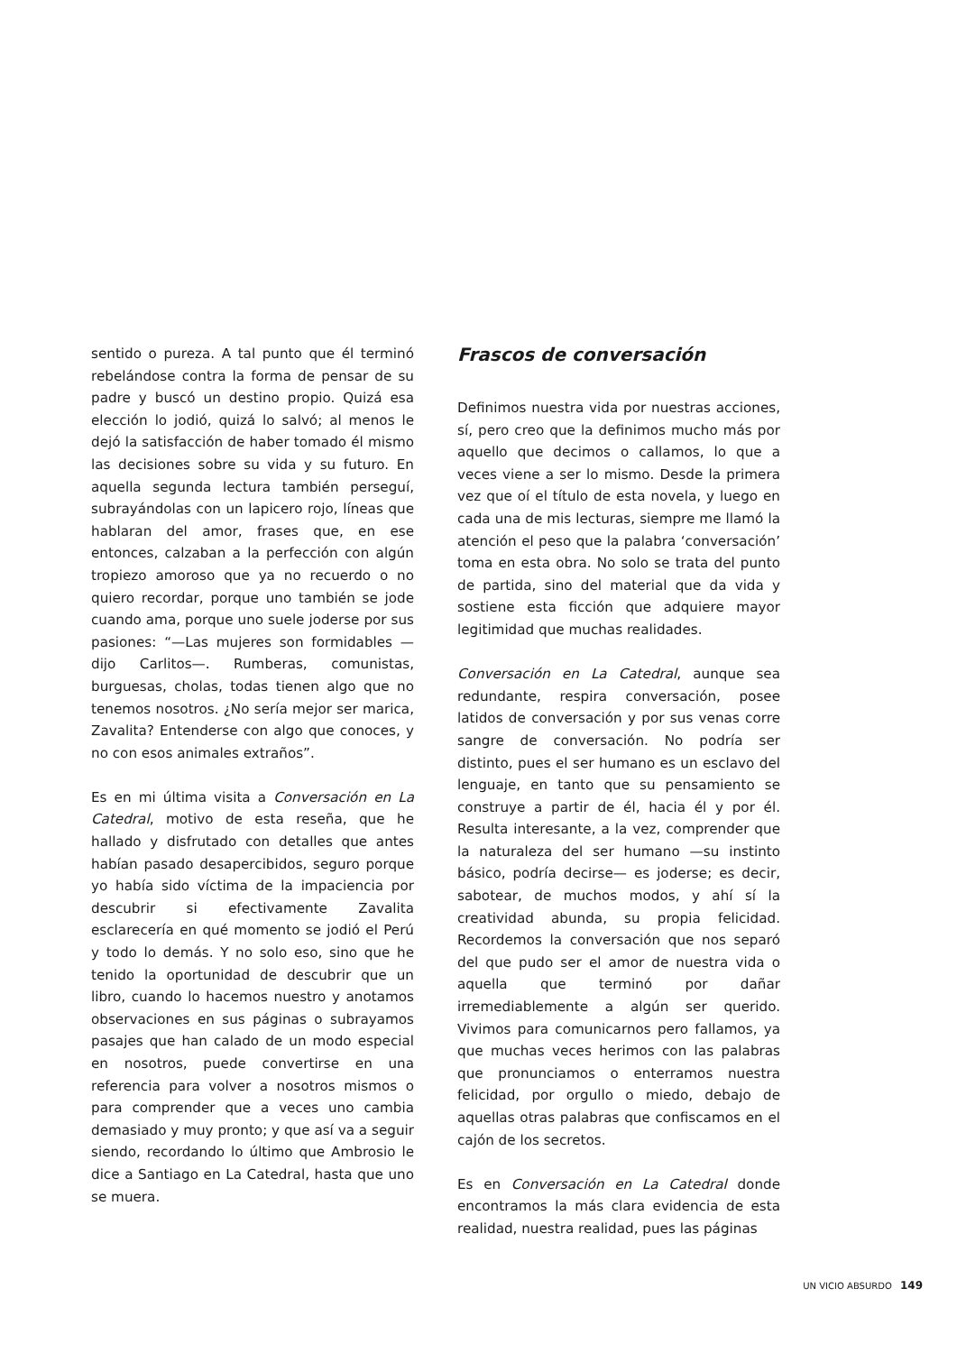sentido o pureza. A tal punto que él terminó rebelándose contra la forma de pensar de su padre y buscó un destino propio. Quizá esa elección lo jodió, quizá lo salvó; al menos le dejó la satisfacción de haber tomado él mismo las decisiones sobre su vida y su futuro. En aquella segunda lectura también perseguí, subrayándolas con un lapicero rojo, líneas que hablaran del amor, frases que, en ese entonces, calzaban a la perfección con algún tropiezo amoroso que ya no recuerdo o no quiero recordar, porque uno también se jode cuando ama, porque uno suele joderse por sus pasiones: “—Las mujeres son formidables —dijo Carlitos—. Rumberas, comunistas, burguesas, cholas, todas tienen algo que no tenemos nosotros. ¿No sería mejor ser marica, Zavalita? Entenderse con algo que conoces, y no con esos animales extraños”.
Es en mi última visita a Conversación en La Catedral, motivo de esta reseña, que he hallado y disfrutado con detalles que antes habían pasado desapercibidos, seguro porque yo había sido víctima de la impaciencia por descubrir si efectivamente Zavalita esclarecería en qué momento se jodió el Perú y todo lo demás. Y no solo eso, sino que he tenido la oportunidad de descubrir que un libro, cuando lo hacemos nuestro y anotamos observaciones en sus páginas o subrayamos pasajes que han calado de un modo especial en nosotros, puede convertirse en una referencia para volver a nosotros mismos o para comprender que a veces uno cambia demasiado y muy pronto; y que así va a seguir siendo, recordando lo último que Ambrosio le dice a Santiago en La Catedral, hasta que uno se muera.
Frascos de conversación
Definimos nuestra vida por nuestras acciones, sí, pero creo que la definimos mucho más por aquello que decimos o callamos, lo que a veces viene a ser lo mismo. Desde la primera vez que oí el título de esta novela, y luego en cada una de mis lecturas, siempre me llamó la atención el peso que la palabra ‘conversación’ toma en esta obra. No solo se trata del punto de partida, sino del material que da vida y sostiene esta ficción que adquiere mayor legitimidad que muchas realidades.
Conversación en La Catedral, aunque sea redundante, respira conversación, posee latidos de conversación y por sus venas corre sangre de conversación. No podría ser distinto, pues el ser humano es un esclavo del lenguaje, en tanto que su pensamiento se construye a partir de él, hacia él y por él. Resulta interesante, a la vez, comprender que la naturaleza del ser humano —su instinto básico, podría decirse— es joderse; es decir, sabotear, de muchos modos, y ahí sí la creatividad abunda, su propia felicidad. Recordemos la conversación que nos separó del que pudo ser el amor de nuestra vida o aquella que terminó por dañar irremediablemente a algún ser querido. Vivimos para comunicarnos pero fallamos, ya que muchas veces herimos con las palabras que pronunciamos o enterramos nuestra felicidad, por orgullo o miedo, debajo de aquellas otras palabras que confiscamos en el cajón de los secretos.
Es en Conversación en La Catedral donde encontramos la más clara evidencia de esta realidad, nuestra realidad, pues las páginas
UN VICIO ABSURDO 149